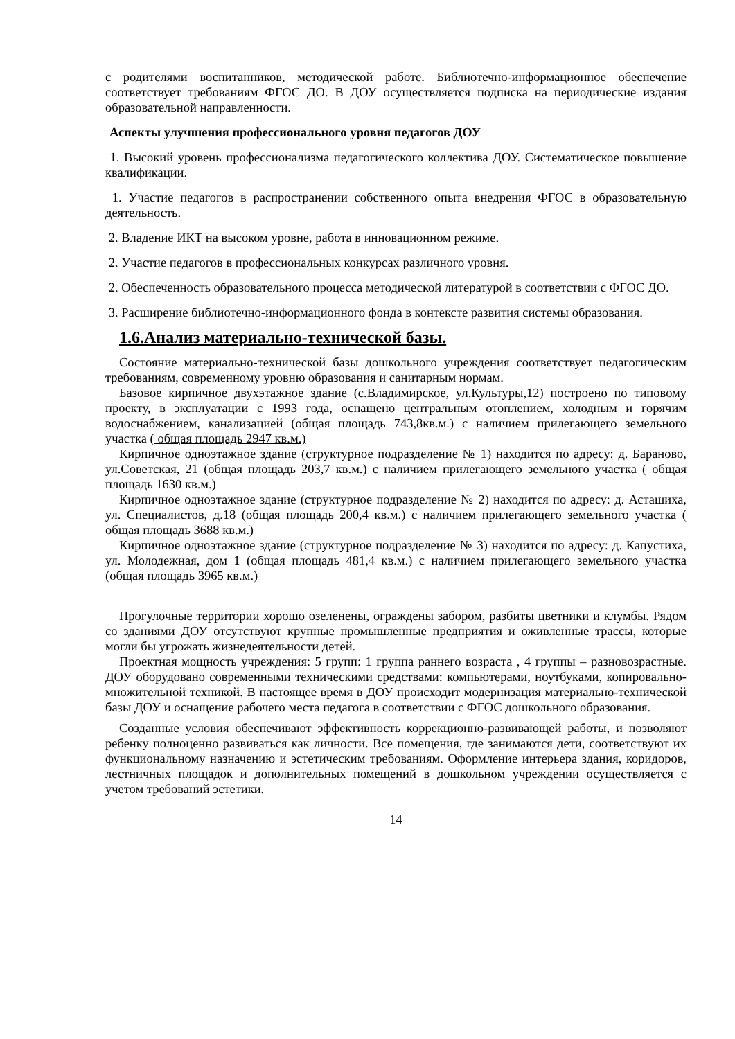с родителями воспитанников, методической работе. Библиотечно-информационное обеспечение соответствует требованиям ФГОС ДО. В ДОУ осуществляется подписка на периодические издания образовательной направленности.
Аспекты улучшения профессионального уровня педагогов ДОУ
1. Высокий уровень профессионализма педагогического коллектива ДОУ. Систематическое повышение квалификации.
1. Участие педагогов в распространении собственного опыта внедрения ФГОС в образовательную деятельность.
2. Владение ИКТ на высоком уровне, работа в инновационном режиме.
2. Участие педагогов в профессиональных конкурсах различного уровня.
2. Обеспеченность образовательного процесса методической литературой в соответствии с ФГОС ДО.
3. Расширение библиотечно-информационного фонда в контексте развития системы образования.
1.6.Анализ материально-технической базы.
Состояние материально-технической базы дошкольного учреждения соответствует педагогическим требованиям, современному уровню образования и санитарным нормам.
Базовое кирпичное двухэтажное здание (с.Владимирское, ул.Культуры,12) построено по типовому проекту, в эксплуатации с 1993 года, оснащено центральным отоплением, холодным и горячим водоснабжением, канализацией (общая площадь 743,8кв.м.) с наличием прилегающего земельного участка ( общая площадь 2947 кв.м.)
Кирпичное одноэтажное здание (структурное подразделение № 1) находится по адресу: д. Бараново, ул.Советская, 21 (общая площадь 203,7 кв.м.) с наличием прилегающего земельного участка ( общая площадь 1630 кв.м.)
Кирпичное одноэтажное здание (структурное подразделение № 2) находится по адресу: д. Асташиха, ул. Специалистов, д.18 (общая площадь 200,4 кв.м.) с наличием прилегающего земельного участка ( общая площадь 3688 кв.м.)
Кирпичное одноэтажное здание (структурное подразделение № 3) находится по адресу: д. Капустиха, ул. Молодежная, дом 1 (общая площадь 481,4 кв.м.) с наличием прилегающего земельного участка (общая площадь 3965 кв.м.)
Прогулочные территории хорошо озеленены, ограждены забором, разбиты цветники и клумбы. Рядом со зданиями ДОУ отсутствуют крупные промышленные предприятия и оживленные трассы, которые могли бы угрожать жизнедеятельности детей.
Проектная мощность учреждения: 5 групп: 1 группа раннего возраста , 4 группы – разновозрастные. ДОУ оборудовано современными техническими средствами: компьютерами, ноутбуками, копировально-множительной техникой. В настоящее время в ДОУ происходит модернизация материально-технической базы ДОУ и оснащение рабочего места педагога в соответствии с ФГОС дошкольного образования.
Созданные условия обеспечивают эффективность коррекционно-развивающей работы, и позволяют ребенку полноценно развиваться как личности. Все помещения, где занимаются дети, соответствуют их функциональному назначению и эстетическим требованиям. Оформление интерьера здания, коридоров, лестничных площадок и дополнительных помещений в дошкольном учреждении осуществляется с учетом требований эстетики.
14